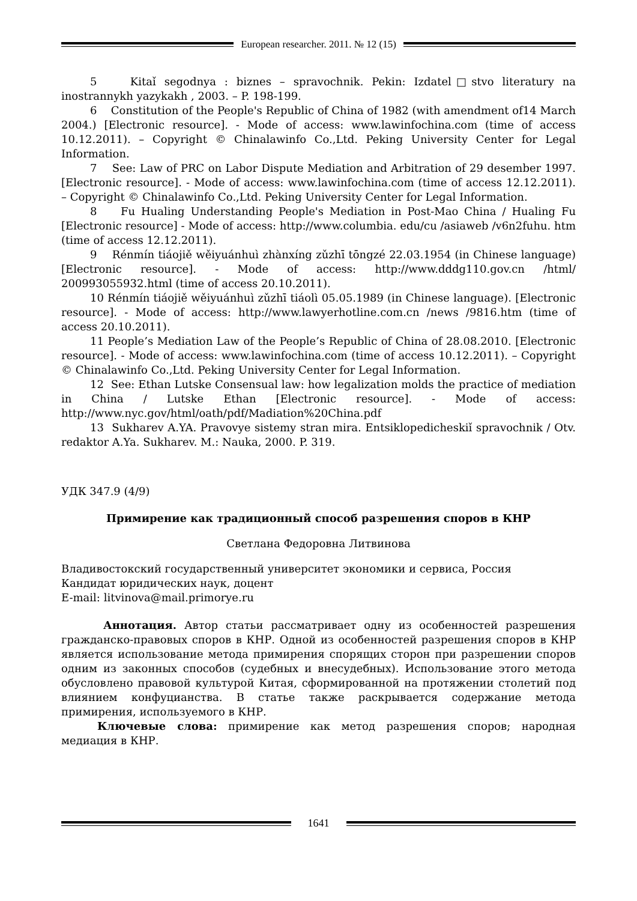European researcher. 2011. № 12 (15)
5 Kitaǐ segodnya : biznes – spravochnik. Pekin: Izdatel□stvo literatury na inostrannykh yazykakh , 2003. – P. 198-199.
6 Constitution of the People's Republic of China of 1982 (with amendment of14 March 2004.) [Electronic resource]. - Mode of access: www.lawinfochina.com (time of access 10.12.2011). – Copyright © Chinalawinfo Co.,Ltd. Peking University Center for Legal Information.
7 See: Law of PRC on Labor Dispute Mediation and Arbitration of 29 desember 1997. [Electronic resource]. - Mode of access: www.lawinfochina.com (time of access 12.12.2011). – Copyright © Chinalawinfo Co.,Ltd. Peking University Center for Legal Information.
8 Fu Hualing Understanding People's Mediation in Post-Mao China / Hualing Fu [Electronic resource] - Mode of access: http://www.columbia. edu/cu /asiaweb /v6n2fuhu. htm (time of access 12.12.2011).
9 Rénmín tiáojiě wěiyuánhuì zhànxíng zǔzhī tōngzé 22.03.1954 (in Chinese language) [Electronic resource]. - Mode of access: http://www.dddg110.gov.cn /html/ 200993055932.html (time of access 20.10.2011).
10 Rénmín tiáojiě wěiyuánhuì zǔzhī tiáolì 05.05.1989 (in Chinese language). [Electronic resource]. - Mode of access: http://www.lawyerhotline.com.cn /news /9816.htm (time of access 20.10.2011).
11 People’s Mediation Law of the People’s Republic of China of 28.08.2010. [Electronic resource]. - Mode of access: www.lawinfochina.com (time of access 10.12.2011). – Copyright © Chinalawinfo Co.,Ltd. Peking University Center for Legal Information.
12 See: Ethan Lutske Consensual law: how legalization molds the practice of mediation in China / Lutske Ethan [Electronic resource]. - Mode of access: http://www.nyc.gov/html/oath/pdf/Madiation%20China.pdf
13 Sukharev A.YA. Pravovye sistemy stran mira. Entsiklopedicheskiǐ spravochnik / Otv. redaktor A.Ya. Sukharev. M.: Nauka, 2000. P. 319.
УДК 347.9 (4/9)
Примирение как традиционный способ разрешения споров в КНР
Светлана Федоровна Литвинова
Владивостокский государственный университет экономики и сервиса, Россия
Кандидат юридических наук, доцент
E-mail: litvinova@mail.primorye.ru
Аннотация. Автор статьи рассматривает одну из особенностей разрешения гражданско-правовых споров в КНР. Одной из особенностей разрешения споров в КНР является использование метода примирения спорящих сторон при разрешении споров одним из законных способов (судебных и внесудебных). Использование этого метода обусловлено правовой культурой Китая, сформированной на протяжении столетий под влиянием конфуцианства. В статье также раскрывается содержание метода примирения, используемого в КНР.
Ключевые слова: примирение как метод разрешения споров; народная медиация в КНР.
1641